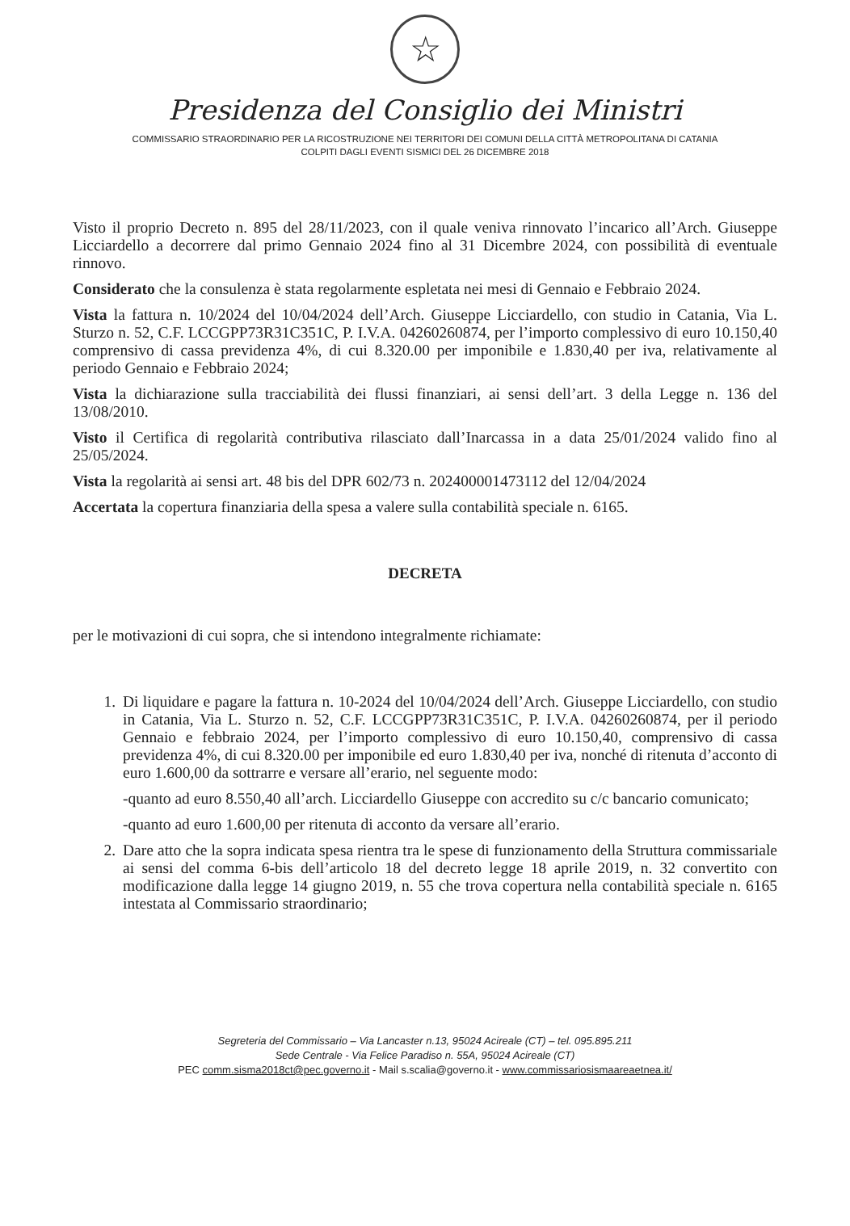☆
Presidenza del Consiglio dei Ministri
COMMISSARIO STRAORDINARIO PER LA RICOSTRUZIONE NEI TERRITORI DEI COMUNI DELLA CITTÀ METROPOLITANA DI CATANIA
COLPITI DAGLI EVENTI SISMICI DEL 26 DICEMBRE 2018
Visto il proprio Decreto n. 895 del 28/11/2023, con il quale veniva rinnovato l’incarico all’Arch. Giuseppe Licciardello a decorrere dal primo Gennaio 2024 fino al 31 Dicembre 2024, con possibilità di eventuale rinnovo.
Considerato che la consulenza è stata regolarmente espletata nei mesi di Gennaio e Febbraio 2024.
Vista la fattura n. 10/2024 del 10/04/2024 dell’Arch. Giuseppe Licciardello, con studio in Catania, Via L. Sturzo n. 52, C.F. LCCGPP73R31C351C, P. I.V.A. 04260260874, per l’importo complessivo di euro 10.150,40 comprensivo di cassa previdenza 4%, di cui 8.320.00 per imponibile e 1.830,40 per iva, relativamente al periodo Gennaio e Febbraio 2024;
Vista la dichiarazione sulla tracciabilità dei flussi finanziari, ai sensi dell’art. 3 della Legge n. 136 del 13/08/2010.
Visto il Certifica di regolarità contributiva rilasciato dall’Inarcassa in a data 25/01/2024 valido fino al 25/05/2024.
Vista la regolarità ai sensi art. 48 bis del DPR 602/73 n. 202400001473112 del 12/04/2024
Accertata la copertura finanziaria della spesa a valere sulla contabilità speciale n. 6165.
DECRETA
per le motivazioni di cui sopra, che si intendono integralmente richiamate:
1. Di liquidare e pagare la fattura n. 10-2024 del 10/04/2024 dell’Arch. Giuseppe Licciardello, con studio in Catania, Via L. Sturzo n. 52, C.F. LCCGPP73R31C351C, P. I.V.A. 04260260874, per il periodo Gennaio e febbraio 2024, per l’importo complessivo di euro 10.150,40, comprensivo di cassa previdenza 4%, di cui 8.320.00 per imponibile ed euro 1.830,40 per iva, nonché di ritenuta d’acconto di euro 1.600,00 da sottrarre e versare all’erario, nel seguente modo:
-quanto ad euro 8.550,40 all’arch. Licciardello Giuseppe con accredito su c/c bancario comunicato;
-quanto ad euro 1.600,00 per ritenuta di acconto da versare all’erario.
2. Dare atto che la sopra indicata spesa rientra tra le spese di funzionamento della Struttura commissariale ai sensi del comma 6-bis dell’articolo 18 del decreto legge 18 aprile 2019, n. 32 convertito con modificazione dalla legge 14 giugno 2019, n. 55 che trova copertura nella contabilità speciale n. 6165 intestata al Commissario straordinario;
Segreteria del Commissario – Via Lancaster n.13, 95024 Acireale (CT) – tel. 095.895.211
Sede Centrale - Via Felice Paradiso n. 55A, 95024 Acireale (CT)
PEC comm.sisma2018ct@pec.governo.it - Mail s.scalia@governo.it - www.commissariosismaareaetnea.it/